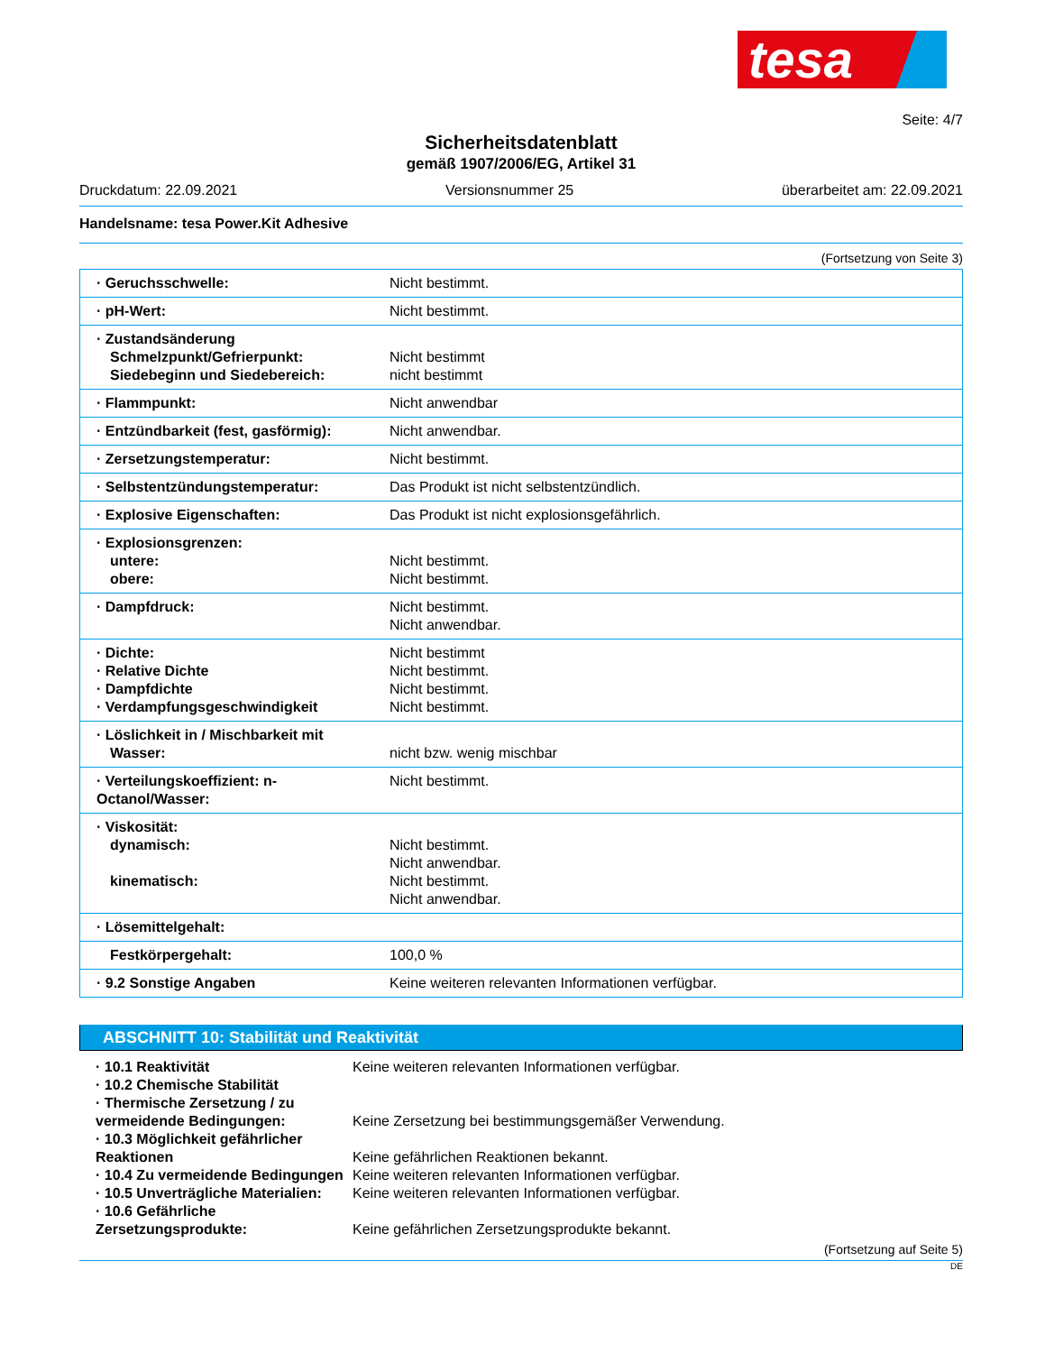tesa
Seite: 4/7
Sicherheitsdatenblatt
gemäß 1907/2006/EG, Artikel 31
Druckdatum: 22.09.2021 Versionsnummer 25 überarbeitet am: 22.09.2021
Handelsname: tesa Power.Kit Adhesive
(Fortsetzung von Seite 3)
| · Geruchsschwelle: | Nicht bestimmt. |
| · pH-Wert: | Nicht bestimmt. |
| · Zustandsänderung Schmelzpunkt/Gefrierpunkt: Siedebeginn und Siedebereich: | Nicht bestimmt nicht bestimmt |
| · Flammpunkt: | Nicht anwendbar |
| · Entzündbarkeit (fest, gasförmig): | Nicht anwendbar. |
| · Zersetzungstemperatur: | Nicht bestimmt. |
| · Selbstentzündungstemperatur: | Das Produkt ist nicht selbstentzündlich. |
| · Explosive Eigenschaften: | Das Produkt ist nicht explosionsgefährlich. |
| · Explosionsgrenzen: untere: obere: | Nicht bestimmt. Nicht bestimmt. |
| · Dampfdruck: | Nicht bestimmt. Nicht anwendbar. |
| · Dichte: · Relative Dichte · Dampfdichte · Verdampfungsgeschwindigkeit | Nicht bestimmt Nicht bestimmt. Nicht bestimmt. Nicht bestimmt. |
| · Löslichkeit in / Mischbarkeit mit Wasser: | nicht bzw. wenig mischbar |
| · Verteilungskoeffizient: n-Octanol/Wasser: | Nicht bestimmt. |
| · Viskosität: dynamisch: kinematisch: | Nicht bestimmt. Nicht anwendbar. Nicht bestimmt. Nicht anwendbar. |
| · Lösemittelgehalt: | |
| Festkörpergehalt: | 100,0 % |
| · 9.2 Sonstige Angaben | Keine weiteren relevanten Informationen verfügbar. |
ABSCHNITT 10: Stabilität und Reaktivität
| · 10.1 Reaktivität | Keine weiteren relevanten Informationen verfügbar. |
| · 10.2 Chemische Stabilität | |
| · Thermische Zersetzung / zu vermeidende Bedingungen: | Keine Zersetzung bei bestimmungsgemäßer Verwendung. |
| · 10.3 Möglichkeit gefährlicher Reaktionen | Keine gefährlichen Reaktionen bekannt. |
| · 10.4 Zu vermeidende Bedingungen | Keine weiteren relevanten Informationen verfügbar. |
| · 10.5 Unverträgliche Materialien: | Keine weiteren relevanten Informationen verfügbar. |
| · 10.6 Gefährliche Zersetzungsprodukte: | Keine gefährlichen Zersetzungsprodukte bekannt. |
(Fortsetzung auf Seite 5)
DE